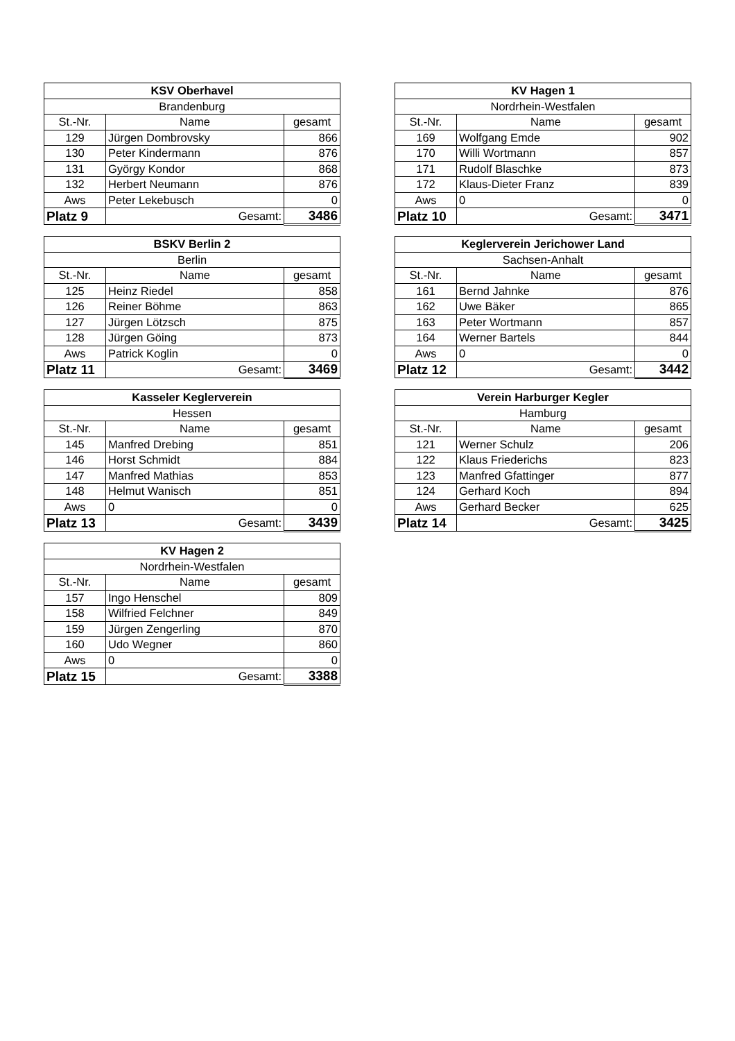| KSV Oberhavel | | |
| --- | --- | --- |
| Brandenburg | | |
| St.-Nr. | Name | gesamt |
| 129 | Jürgen Dombrovsky | 866 |
| 130 | Peter Kindermann | 876 |
| 131 | György Kondor | 868 |
| 132 | Herbert Neumann | 876 |
| Aws | Peter Lekebusch | 0 |
| Platz 9 | Gesamt: | 3486 |
| KV Hagen 1 | | |
| --- | --- | --- |
| Nordrhein-Westfalen | | |
| St.-Nr. | Name | gesamt |
| 169 | Wolfgang Emde | 902 |
| 170 | Willi Wortmann | 857 |
| 171 | Rudolf Blaschke | 873 |
| 172 | Klaus-Dieter Franz | 839 |
| Aws | 0 | 0 |
| Platz 10 | Gesamt: | 3471 |
| BSKV Berlin 2 | | |
| --- | --- | --- |
| Berlin | | |
| St.-Nr. | Name | gesamt |
| 125 | Heinz Riedel | 858 |
| 126 | Reiner Böhme | 863 |
| 127 | Jürgen Lötzsch | 875 |
| 128 | Jürgen Göing | 873 |
| Aws | Patrick Koglin | 0 |
| Platz 11 | Gesamt: | 3469 |
| Keglerverein Jerichower Land | | |
| --- | --- | --- |
| Sachsen-Anhalt | | |
| St.-Nr. | Name | gesamt |
| 161 | Bernd Jahnke | 876 |
| 162 | Uwe Bäker | 865 |
| 163 | Peter Wortmann | 857 |
| 164 | Werner Bartels | 844 |
| Aws | 0 | 0 |
| Platz 12 | Gesamt: | 3442 |
| Kasseler Keglerverein | | |
| --- | --- | --- |
| Hessen | | |
| St.-Nr. | Name | gesamt |
| 145 | Manfred Drebing | 851 |
| 146 | Horst Schmidt | 884 |
| 147 | Manfred Mathias | 853 |
| 148 | Helmut Wanisch | 851 |
| Aws | 0 | 0 |
| Platz 13 | Gesamt: | 3439 |
| Verein Harburger Kegler | | |
| --- | --- | --- |
| Hamburg | | |
| St.-Nr. | Name | gesamt |
| 121 | Werner Schulz | 206 |
| 122 | Klaus Friederichs | 823 |
| 123 | Manfred Gfattinger | 877 |
| 124 | Gerhard Koch | 894 |
| Aws | Gerhard Becker | 625 |
| Platz 14 | Gesamt: | 3425 |
| KV Hagen 2 | | |
| --- | --- | --- |
| Nordrhein-Westfalen | | |
| St.-Nr. | Name | gesamt |
| 157 | Ingo Henschel | 809 |
| 158 | Wilfried Felchner | 849 |
| 159 | Jürgen Zengerling | 870 |
| 160 | Udo Wegner | 860 |
| Aws | 0 | 0 |
| Platz 15 | Gesamt: | 3388 |